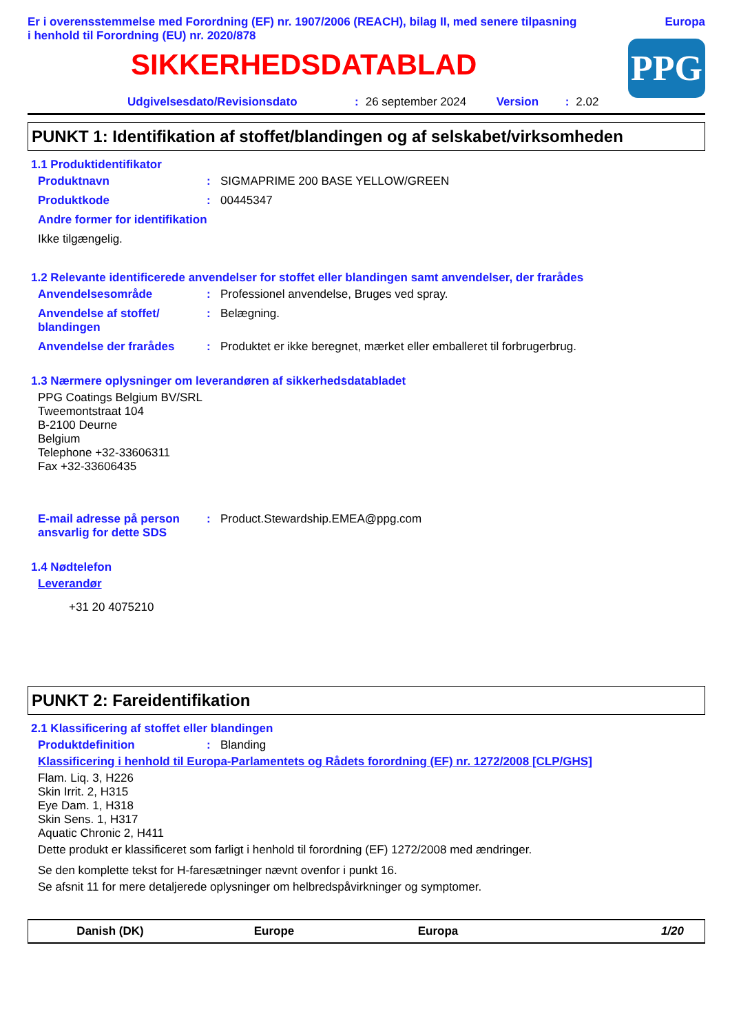Er i overensstemmelse med Forordning (EF) nr. 1907/2006 (REACH), bilag II, med senere tilpasning
i henhold til Forordning (EU) nr. 2020/878
Europa
PPG
SIKKERHEDSDATABLAD
Udgivelsesdato/Revisionsdato: 26 september 2024 Version: 2.02
PUNKT 1: Identifikation af stoffet/blandingen og af selskabet/virksomheden
1.1 Produktidentifikator
Produktnavn: SIGMAPRIME 200 BASE YELLOW/GREEN
Produktkode: 00445347
Andre former for identifikation
Ikke tilgængelig.
1.2 Relevante identificerede anvendelser for stoffet eller blandingen samt anvendelser, der frarådes
Anvendelsesområde: Professionel anvendelse, Bruges ved spray.
Anvendelse af stoffet/ blandingen: Belægning.
Anvendelse der frarådes: Produktet er ikke beregnet, mærket eller emballeret til forbrugerbrug.
1.3 Nærmere oplysninger om leverandøren af sikkerhedsdatabladet
PPG Coatings Belgium BV/SRL
Tweemontstraat 104
B-2100 Deurne
Belgium
Telephone +32-33606311
Fax +32-33606435
E-mail adresse på person ansvarlig for dette SDS: Product.Stewardship.EMEA@ppg.com
1.4 Nødtelefon
Leverandør
+31 20 4075210
PUNKT 2: Fareidentifikation
2.1 Klassificering af stoffet eller blandingen
Produktdefinition: Blanding
Klassificering i henhold til Europa-Parlamentets og Rådets forordning (EF) nr. 1272/2008 [CLP/GHS]
Flam. Liq. 3, H226
Skin Irrit. 2, H315
Eye Dam. 1, H318
Skin Sens. 1, H317
Aquatic Chronic 2, H411
Dette produkt er klassificeret som farligt i henhold til forordning (EF) 1272/2008 med ændringer.
Se den komplette tekst for H-faresætninger nævnt ovenfor i punkt 16.
Se afsnit 11 for mere detaljerede oplysninger om helbredspåvirkninger og symptomer.
Danish (DK) Europe Europa 1/20